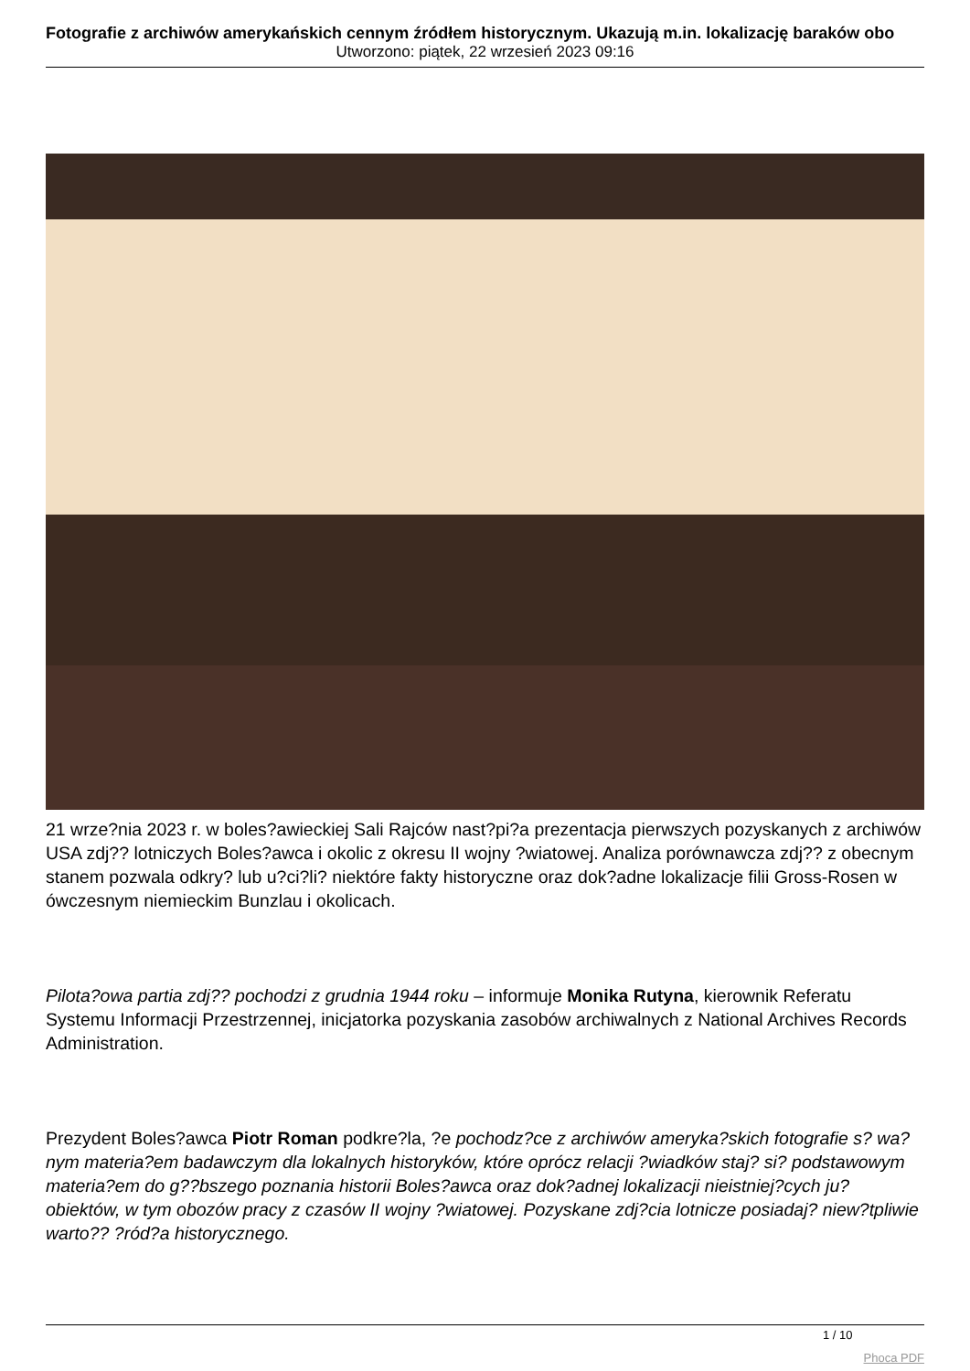Fotografie z archiwów amerykańskich cennym źródłem historycznym. Ukazują m.in. lokalizację baraków obo
Utworzono: piątek, 22 wrzesień 2023 09:16
21 wrze?nia 2023 r. w boles?awieckiej Sali Rajców nast?pi?a prezentacja pierwszych pozyskanych z archiwów USA zdj?? lotniczych Boles?awca i okolic z okresu II wojny ?wiatowej. Analiza porównawcza zdj?? z obecnym stanem pozwala odkry? lub u?ci?li? niektóre fakty historyczne oraz dok?adne lokalizacje filii Gross-Rosen w ówczesnym niemieckim Bunzlau i okolicach.
Pilota?owa partia zdj?? pochodzi z grudnia 1944 roku – informuje Monika Rutyna, kierownik Referatu Systemu Informacji Przestrzennej, inicjatorka pozyskania zasobów archiwalnych z National Archives Records Administration.
Prezydent Boles?awca Piotr Roman podkre?la, ?e pochodz?ce z archiwów ameryka?skich fotografie s? wa?nym materia?em badawczym dla lokalnych historyków, które oprócz relacji ?wiadków staj? si? podstawowym materia?em do g??bszego poznania historii Boles?awca oraz dok?adnej lokalizacji nieistniej?cych ju? obiektów, w tym obozów pracy z czasów II wojny ?wiatowej. Pozyskane zdj?cia lotnicze posiadaj? niew?tpliwie warto?? ?ród?a historycznego.
1 / 10
Phoca PDF